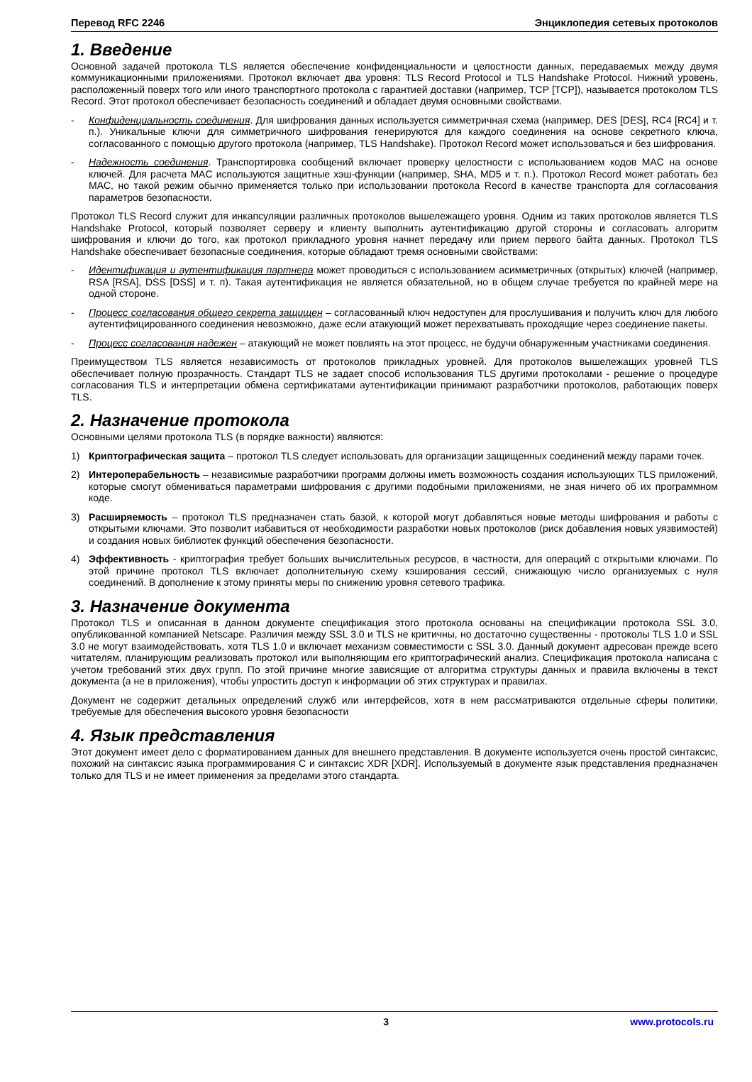Перевод RFC 2246 Энциклопедия сетевых протоколов
1. Введение
Основной задачей протокола TLS является обеспечение конфиденциальности и целостности данных, передаваемых между двумя коммуникационными приложениями. Протокол включает два уровня: TLS Record Protocol и TLS Handshake Protocol. Нижний уровень, расположенный поверх того или иного транспортного протокола с гарантией доставки (например, TCP [TCP]), называется протоколом TLS Record. Этот протокол обеспечивает безопасность соединений и обладает двумя основными свойствами.
- Конфиденциальность соединения. Для шифрования данных используется симметричная схема (например, DES [DES], RC4 [RC4] и т. п.). Уникальные ключи для симметричного шифрования генерируются для каждого соединения на основе секретного ключа, согласованного с помощью другого протокола (например, TLS Handshake). Протокол Record может использоваться и без шифрования.
- Надежность соединения. Транспортировка сообщений включает проверку целостности с использованием кодов MAC на основе ключей. Для расчета MAC используются защитные хэш-функции (например, SHA, MD5 и т. п.). Протокол Record может работать без MAC, но такой режим обычно применяется только при использовании протокола Record в качестве транспорта для согласования параметров безопасности.
Протокол TLS Record служит для инкапсуляции различных протоколов вышележащего уровня. Одним из таких протоколов является TLS Handshake Protocol, который позволяет серверу и клиенту выполнить аутентификацию другой стороны и согласовать алгоритм шифрования и ключи до того, как протокол прикладного уровня начнет передачу или прием первого байта данных. Протокол TLS Handshake обеспечивает безопасные соединения, которые обладают тремя основными свойствами:
- Идентификация и аутентификация партнера может проводиться с использованием асимметричных (открытых) ключей (например, RSA [RSA], DSS [DSS] и т. п). Такая аутентификация не является обязательной, но в общем случае требуется по крайней мере на одной стороне.
- Процесс согласования общего секрета защищен – согласованный ключ недоступен для прослушивания и получить ключ для любого аутентифицированного соединения невозможно, даже если атакующий может перехватывать проходящие через соединение пакеты.
- Процесс согласования надежен – атакующий не может повлиять на этот процесс, не будучи обнаруженным участниками соединения.
Преимуществом TLS является независимость от протоколов прикладных уровней. Для протоколов вышележащих уровней TLS обеспечивает полную прозрачность. Стандарт TLS не задает способ использования TLS другими протоколами - решение о процедуре согласования TLS и интерпретации обмена сертификатами аутентификации принимают разработчики протоколов, работающих поверх TLS.
2. Назначение протокола
Основными целями протокола TLS (в порядке важности) являются:
1) Криптографическая защита – протокол TLS следует использовать для организации защищенных соединений между парами точек.
2) Интероперабельность – независимые разработчики программ должны иметь возможность создания использующих TLS приложений, которые смогут обмениваться параметрами шифрования с другими подобными приложениями, не зная ничего об их программном коде.
3) Расширяемость – протокол TLS предназначен стать базой, к которой могут добавляться новые методы шифрования и работы с открытыми ключами. Это позволит избавиться от необходимости разработки новых протоколов (риск добавления новых уязвимостей) и создания новых библиотек функций обеспечения безопасности.
4) Эффективность - криптография требует больших вычислительных ресурсов, в частности, для операций с открытыми ключами. По этой причине протокол TLS включает дополнительную схему кэширования сессий, снижающую число организуемых с нуля соединений. В дополнение к этому приняты меры по снижению уровня сетевого трафика.
3. Назначение документа
Протокол TLS и описанная в данном документе спецификация этого протокола основаны на спецификации протокола SSL 3.0, опубликованной компанией Netscape. Различия между SSL 3.0 и TLS не критичны, но достаточно существенны - протоколы TLS 1.0 и SSL 3.0 не могут взаимодействовать, хотя TLS 1.0 и включает механизм совместимости с SSL 3.0. Данный документ адресован прежде всего читателям, планирующим реализовать протокол или выполняющим его криптографический анализ. Спецификация протокола написана с учетом требований этих двух групп. По этой причине многие зависящие от алгоритма структуры данных и правила включены в текст документа (а не в приложения), чтобы упростить доступ к информации об этих структурах и правилах.
Документ не содержит детальных определений служб или интерфейсов, хотя в нем рассматриваются отдельные сферы политики, требуемые для обеспечения высокого уровня безопасности
4. Язык представления
Этот документ имеет дело с форматированием данных для внешнего представления. В документе используется очень простой синтаксис, похожий на синтаксис языка программирования C и синтаксис XDR [XDR]. Используемый в документе язык представления предназначен только для TLS и не имеет применения за пределами этого стандарта.
3 www.protocols.ru